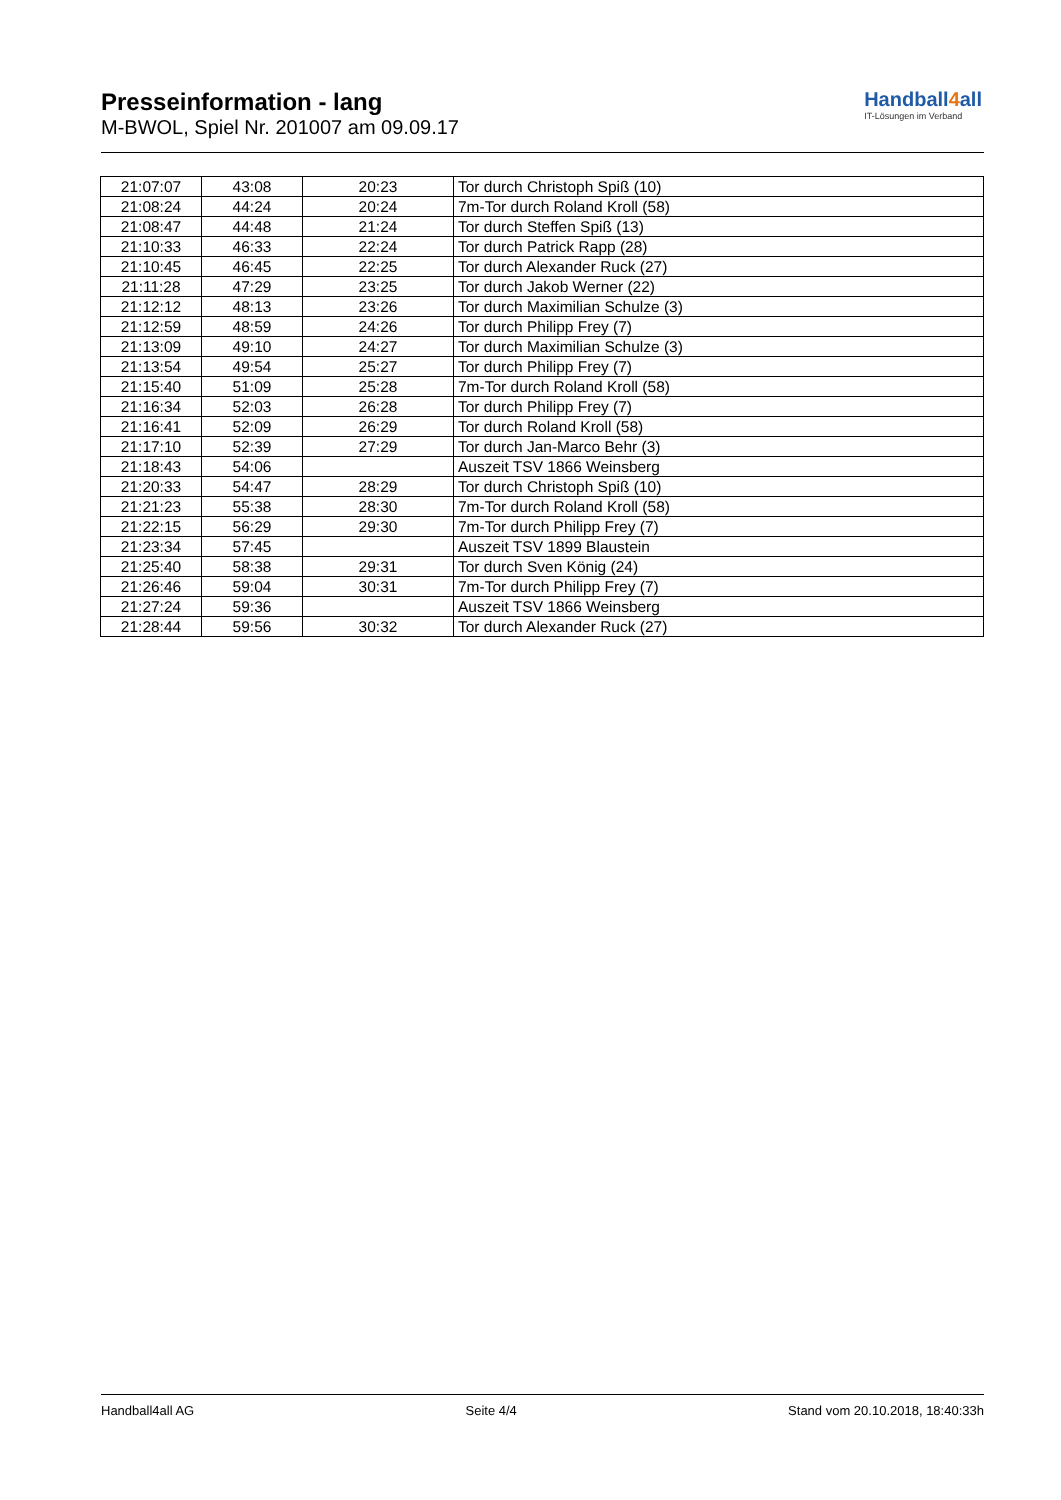Presseinformation - lang
M-BWOL, Spiel Nr. 201007 am 09.09.17
Handball4all
IT-Lösungen im Verband
| 21:07:07 | 43:08 | 20:23 | Tor durch Christoph Spiß (10) |
| 21:08:24 | 44:24 | 20:24 | 7m-Tor durch Roland Kroll (58) |
| 21:08:47 | 44:48 | 21:24 | Tor durch Steffen Spiß (13) |
| 21:10:33 | 46:33 | 22:24 | Tor durch Patrick Rapp (28) |
| 21:10:45 | 46:45 | 22:25 | Tor durch Alexander Ruck (27) |
| 21:11:28 | 47:29 | 23:25 | Tor durch Jakob Werner (22) |
| 21:12:12 | 48:13 | 23:26 | Tor durch Maximilian Schulze (3) |
| 21:12:59 | 48:59 | 24:26 | Tor durch Philipp Frey (7) |
| 21:13:09 | 49:10 | 24:27 | Tor durch Maximilian Schulze (3) |
| 21:13:54 | 49:54 | 25:27 | Tor durch Philipp Frey (7) |
| 21:15:40 | 51:09 | 25:28 | 7m-Tor durch Roland Kroll (58) |
| 21:16:34 | 52:03 | 26:28 | Tor durch Philipp Frey (7) |
| 21:16:41 | 52:09 | 26:29 | Tor durch Roland Kroll (58) |
| 21:17:10 | 52:39 | 27:29 | Tor durch Jan-Marco Behr (3) |
| 21:18:43 | 54:06 | | Auszeit TSV 1866 Weinsberg |
| 21:20:33 | 54:47 | 28:29 | Tor durch Christoph Spiß (10) |
| 21:21:23 | 55:38 | 28:30 | 7m-Tor durch Roland Kroll (58) |
| 21:22:15 | 56:29 | 29:30 | 7m-Tor durch Philipp Frey (7) |
| 21:23:34 | 57:45 | | Auszeit TSV 1899 Blaustein |
| 21:25:40 | 58:38 | 29:31 | Tor durch Sven König (24) |
| 21:26:46 | 59:04 | 30:31 | 7m-Tor durch Philipp Frey (7) |
| 21:27:24 | 59:36 | | Auszeit TSV 1866 Weinsberg |
| 21:28:44 | 59:56 | 30:32 | Tor durch Alexander Ruck (27) |
Handball4all AG Seite 4/4 Stand vom 20.10.2018, 18:40:33h